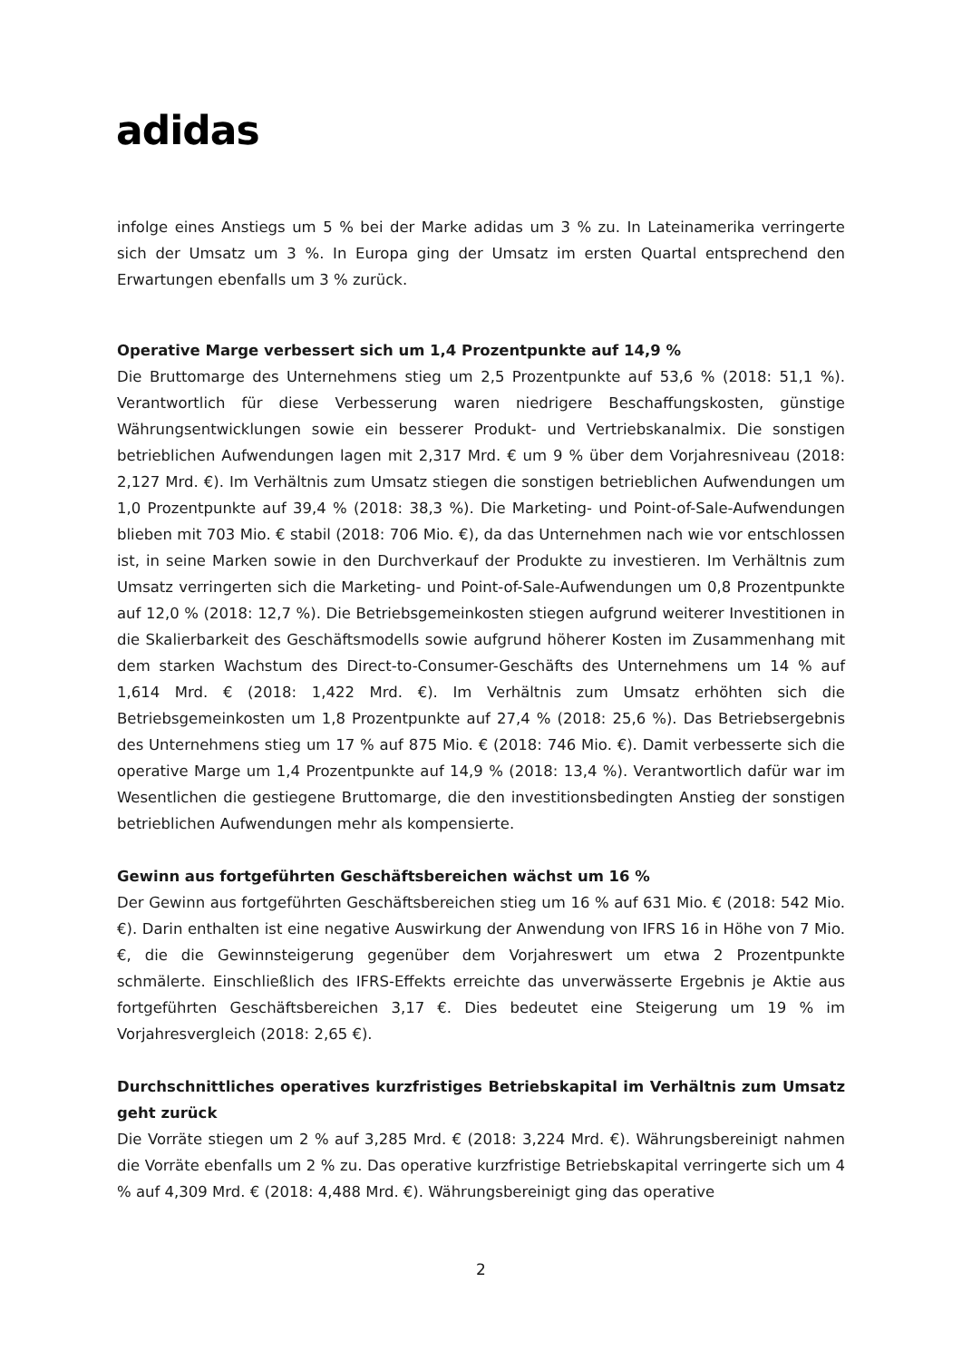adidas
infolge eines Anstiegs um 5 % bei der Marke adidas um 3 % zu. In Lateinamerika verringerte sich der Umsatz um 3 %. In Europa ging der Umsatz im ersten Quartal entsprechend den Erwartungen ebenfalls um 3 % zurück.
Operative Marge verbessert sich um 1,4 Prozentpunkte auf 14,9 %
Die Bruttomarge des Unternehmens stieg um 2,5 Prozentpunkte auf 53,6 % (2018: 51,1 %). Verantwortlich für diese Verbesserung waren niedrigere Beschaffungskosten, günstige Währungsentwicklungen sowie ein besserer Produkt- und Vertriebskanalmix. Die sonstigen betrieblichen Aufwendungen lagen mit 2,317 Mrd. € um 9 % über dem Vorjahresniveau (2018: 2,127 Mrd. €). Im Verhältnis zum Umsatz stiegen die sonstigen betrieblichen Aufwendungen um 1,0 Prozentpunkte auf 39,4 % (2018: 38,3 %). Die Marketing- und Point-of-Sale-Aufwendungen blieben mit 703 Mio. € stabil (2018: 706 Mio. €), da das Unternehmen nach wie vor entschlossen ist, in seine Marken sowie in den Durchverkauf der Produkte zu investieren. Im Verhältnis zum Umsatz verringerten sich die Marketing- und Point-of-Sale-Aufwendungen um 0,8 Prozentpunkte auf 12,0 % (2018: 12,7 %). Die Betriebsgemeinkosten stiegen aufgrund weiterer Investitionen in die Skalierbarkeit des Geschäftsmodells sowie aufgrund höherer Kosten im Zusammenhang mit dem starken Wachstum des Direct-to-Consumer-Geschäfts des Unternehmens um 14 % auf 1,614 Mrd. € (2018: 1,422 Mrd. €). Im Verhältnis zum Umsatz erhöhten sich die Betriebsgemeinkosten um 1,8 Prozentpunkte auf 27,4 % (2018: 25,6 %). Das Betriebsergebnis des Unternehmens stieg um 17 % auf 875 Mio. € (2018: 746 Mio. €). Damit verbesserte sich die operative Marge um 1,4 Prozentpunkte auf 14,9 % (2018: 13,4 %). Verantwortlich dafür war im Wesentlichen die gestiegene Bruttomarge, die den investitionsbedingten Anstieg der sonstigen betrieblichen Aufwendungen mehr als kompensierte.
Gewinn aus fortgeführten Geschäftsbereichen wächst um 16 %
Der Gewinn aus fortgeführten Geschäftsbereichen stieg um 16 % auf 631 Mio. € (2018: 542 Mio. €). Darin enthalten ist eine negative Auswirkung der Anwendung von IFRS 16 in Höhe von 7 Mio. €, die die Gewinnsteigerung gegenüber dem Vorjahreswert um etwa 2 Prozentpunkte schmälerte. Einschließlich des IFRS-Effekts erreichte das unverwässerte Ergebnis je Aktie aus fortgeführten Geschäftsbereichen 3,17 €. Dies bedeutet eine Steigerung um 19 % im Vorjahresvergleich (2018: 2,65 €).
Durchschnittliches operatives kurzfristiges Betriebskapital im Verhältnis zum Umsatz geht zurück
Die Vorräte stiegen um 2 % auf 3,285 Mrd. € (2018: 3,224 Mrd. €). Währungsbereinigt nahmen die Vorräte ebenfalls um 2 % zu. Das operative kurzfristige Betriebskapital verringerte sich um 4 % auf 4,309 Mrd. € (2018: 4,488 Mrd. €). Währungsbereinigt ging das operative
2